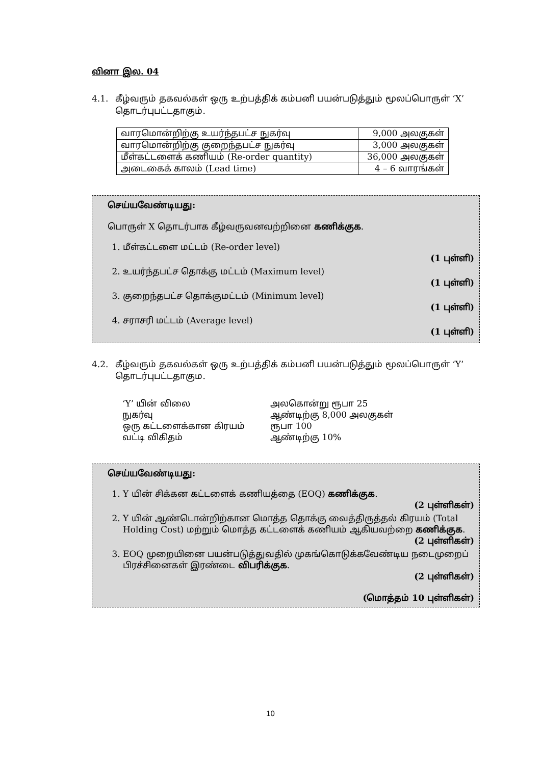வினா இல. 04
4.1. கீழ்வரும் தகவல்கள் ஒரு உற்பத்திக் கம்பனி பயன்படுத்தும் மூலப்பொருள் ‘X’ தொடர்புபட்டதாகும்.
| வாரமொன்றிற்கு உயர்ந்தபட்ச நுகர்வு | 9,000 அலகுகள் |
| வாரமொன்றிற்கு குறைந்தபட்ச நுகர்வு | 3,000 அலகுகள் |
| மீள்கட்டளைக் கணியம் (Re-order quantity) | 36,000 அலகுகள் |
| அடைகைக் காலம் (Lead time) | 4 – 6 வாரங்கள் |
செய்யவேண்டியது:
பொருள் X தொடர்பாக கீழ்வருவனவற்றினை கணிக்குக.
1. மீள்கட்டளை மட்டம் (Re-order level)
(1 புள்ளி)
2. உயர்ந்தபட்ச தொக்கு மட்டம் (Maximum level)
(1 புள்ளி)
3. குறைந்தபட்ச தொக்குமட்டம் (Minimum level)
(1 புள்ளி)
4. சராசரி மட்டம் (Average level)
(1 புள்ளி)
4.2. கீழ்வரும் தகவல்கள் ஒரு உற்பத்திக் கம்பனி பயன்படுத்தும் மூலப்பொருள் ‘Y’ தொடர்புபட்டதாகும.
‘Y’ யின் விலை அலகொன்று ரூபா 25 நுகர்வு ஆண்டிற்கு 8,000 அலகுகள் ஒரு கட்டளைக்கான கிரயம் ரூபா 100 வட்டி விகிதம் ஆண்டிற்கு 10%
செய்யவேண்டியது:
1. Y யின் சிக்கன கட்டளைக் கணியத்தை (EOQ) கணிக்குக.
(2 புள்ளிகள்)
2. Y யின் ஆண்டொன்றிற்கான மொத்த தொக்கு வைத்திருத்தல் கிரயம் (Total Holding Cost) மற்றும் மொத்த கட்டளைக் கணியம் ஆகியவற்றை கணிக்குக.
(2 புள்ளிகள்)
3. EOQ முறையினை பயன்படுத்துவதில் முகங்கொடுக்கவேண்டிய நடைமுறைப் பிரச்சினைகள் இரண்டை விபரிக்குக.
(2 புள்ளிகள்)
(மொத்தம் 10 புள்ளிகள்)
10